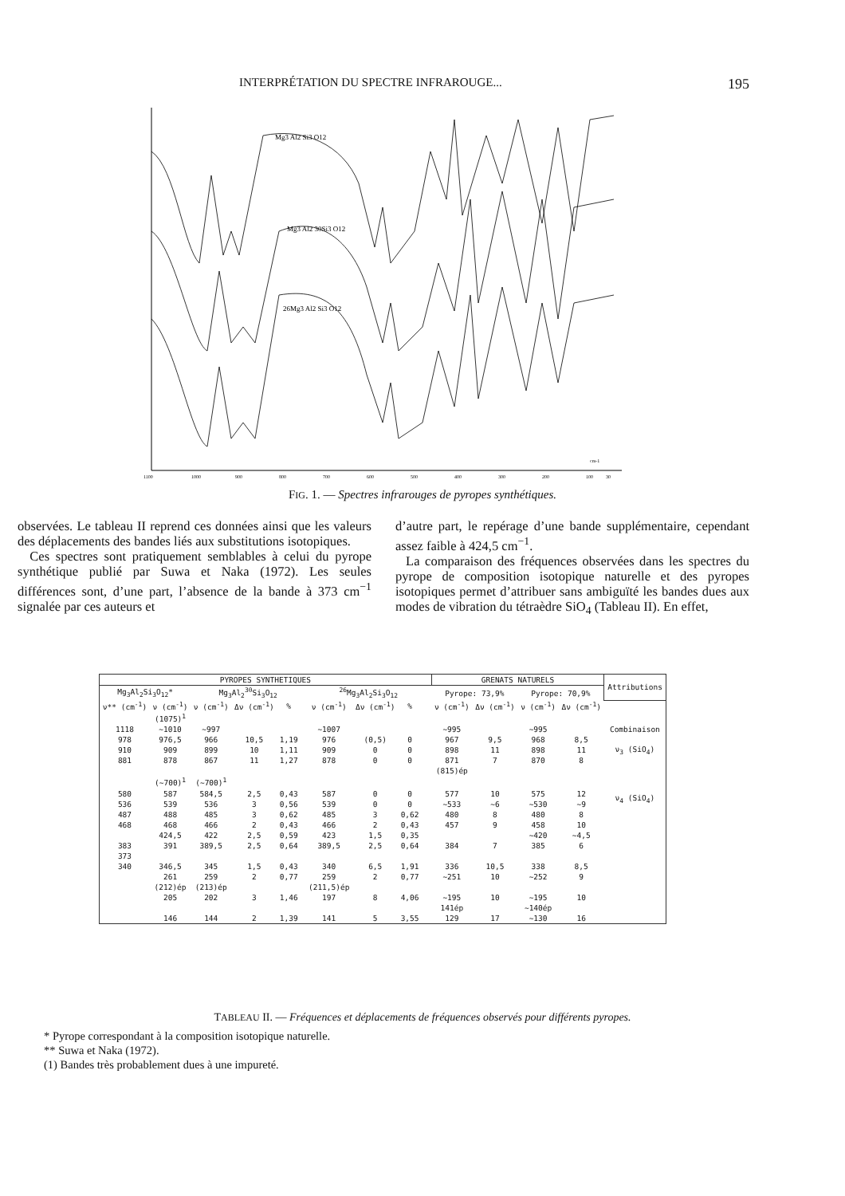INTERPRÉTATION DU SPECTRE INFRAROUGE... 195
Mg3 Al2 Si3 O12
Mg3 Al2 30Si3 O12
26Mg3 Al2 Si3 O12
1100
1000
900
800
700
600
500
400
300
200
100
30
cm-1
FIG. 1. — Spectres infrarouges de pyropes synthétiques.
observées. Le tableau II reprend ces données ainsi que les valeurs des déplacements des bandes liés aux substitutions isotopiques.
Ces spectres sont pratiquement semblables à celui du pyrope synthétique publié par Suwa et Naka (1972). Les seules différences sont, d’une part, l’absence de la bande à 373 cm<sup>−1</sup> signalée par ces auteurs et
d’autre part, le repérage d’une bande supplémentaire, cependant assez faible à 424,5 cm<sup>−1</sup>.
La comparaison des fréquences observées dans les spectres du pyrope de composition isotopique naturelle et des pyropes isotopiques permet d’attribuer sans ambiguïté les bandes dues aux modes de vibration du tétraèdre SiO<sub>4</sub> (Tableau II). En effet,
| PYROPES SYNTHETIQUES | | | | | | | | | | | GRENATS NATURELS | | | | Attributions |
| --- | --- | --- | --- | --- | --- | --- | --- | --- | --- | --- | --- | --- | --- | --- | --- |
| Mg<sub>3</sub>Al<sub>2</sub>Si<sub>3</sub>O<sub>12</sub>* | | Mg<sub>3</sub>Al<sub>2</sub><sup>30</sup>Si<sub>3</sub>O<sub>12</sub> | | | | <sup>26</sup>Mg<sub>3</sub>Al<sub>2</sub>Si<sub>3</sub>O<sub>12</sub> | | | | | Pyrope: 73,9% | | Pyrope: 70,9% | | |
| ν** (cm<sup>-1</sup>) | ν (cm<sup>-1</sup>) | ν (cm<sup>-1</sup>) | Δν (cm<sup>-1</sup>) | % | | ν (cm<sup>-1</sup>) | Δν (cm<sup>-1</sup>) | % | | | ν (cm<sup>-1</sup>) | Δν (cm<sup>-1</sup>) | ν (cm<sup>-1</sup>) | Δν (cm<sup>-1</sup>) | |
| | (1075)<sup>1</sup> | | | | | | | | | | | | | | |
| 1118 | ~1010 | ~997 | | | | ~1007 | | | | | ~995 | | ~995 | | Combinaison |
| 978 | 976,5 | 966 | 10,5 | 1,19 | | 976 | (0,5) | 0 | | | 967 | 9,5 | 968 | 8,5 | ν<sub>3</sub> (SiO<sub>4</sub>) |
| 910 | 909 | 899 | 10 | 1,11 | | 909 | 0 | 0 | | | 898 | 11 | 898 | 11 | |
| 881 | 878 | 867 | 11 | 1,27 | | 878 | 0 | 0 | | | 871 | 7 | 870 | 8 | |
| | | | | | | | | | | | (815)ép | | | | |
| | (~700)<sup>1</sup> | (~700)<sup>1</sup> | | | | | | | | | | | | | |
| 580 | 587 | 584,5 | 2,5 | 0,43 | | 587 | 0 | 0 | | | 577 | 10 | 575 | 12 | ν<sub>4</sub> (SiO<sub>4</sub>) |
| 536 | 539 | 536 | 3 | 0,56 | | 539 | 0 | 0 | | | ~533 | ~6 | ~530 | ~9 | |
| 487 | 488 | 485 | 3 | 0,62 | | 485 | 3 | 0,62 | | | 480 | 8 | 480 | 8 | |
| 468 | 468 | 466 | 2 | 0,43 | | 466 | 2 | 0,43 | | | 457 | 9 | 458 | 10 | |
| | 424,5 | 422 | 2,5 | 0,59 | | 423 | 1,5 | 0,35 | | | | | ~420 | ~4,5 | |
| 383 | 391 | 389,5 | 2,5 | 0,64 | | 389,5 | 2,5 | 0,64 | | | 384 | 7 | 385 | 6 | |
| 373 | | | | | | | | | | | | | | | |
| 340 | 346,5 | 345 | 1,5 | 0,43 | | 340 | 6,5 | 1,91 | | | 336 | 10,5 | 338 | 8,5 | |
| | 261 | 259 | 2 | 0,77 | | 259 | 2 | 0,77 | | | ~251 | 10 | ~252 | 9 | |
| | (212)ép | (213)ép | | | | (211,5)ép | | | | | | | | | |
| | 205 | 202 | 3 | 1,46 | | 197 | 8 | 4,06 | | | ~195 | 10 | ~195 | 10 | |
| | | | | | | | | | | | 141ép | | ~140ép | | |
| | 146 | 144 | 2 | 1,39 | | 141 | 5 | 3,55 | | | 129 | 17 | ~130 | 16 | |
TABLEAU II. — Fréquences et déplacements de fréquences observés pour différents pyropes.
* Pyrope correspondant à la composition isotopique naturelle.
** Suwa et Naka (1972).
(1) Bandes très probablement dues à une impureté.